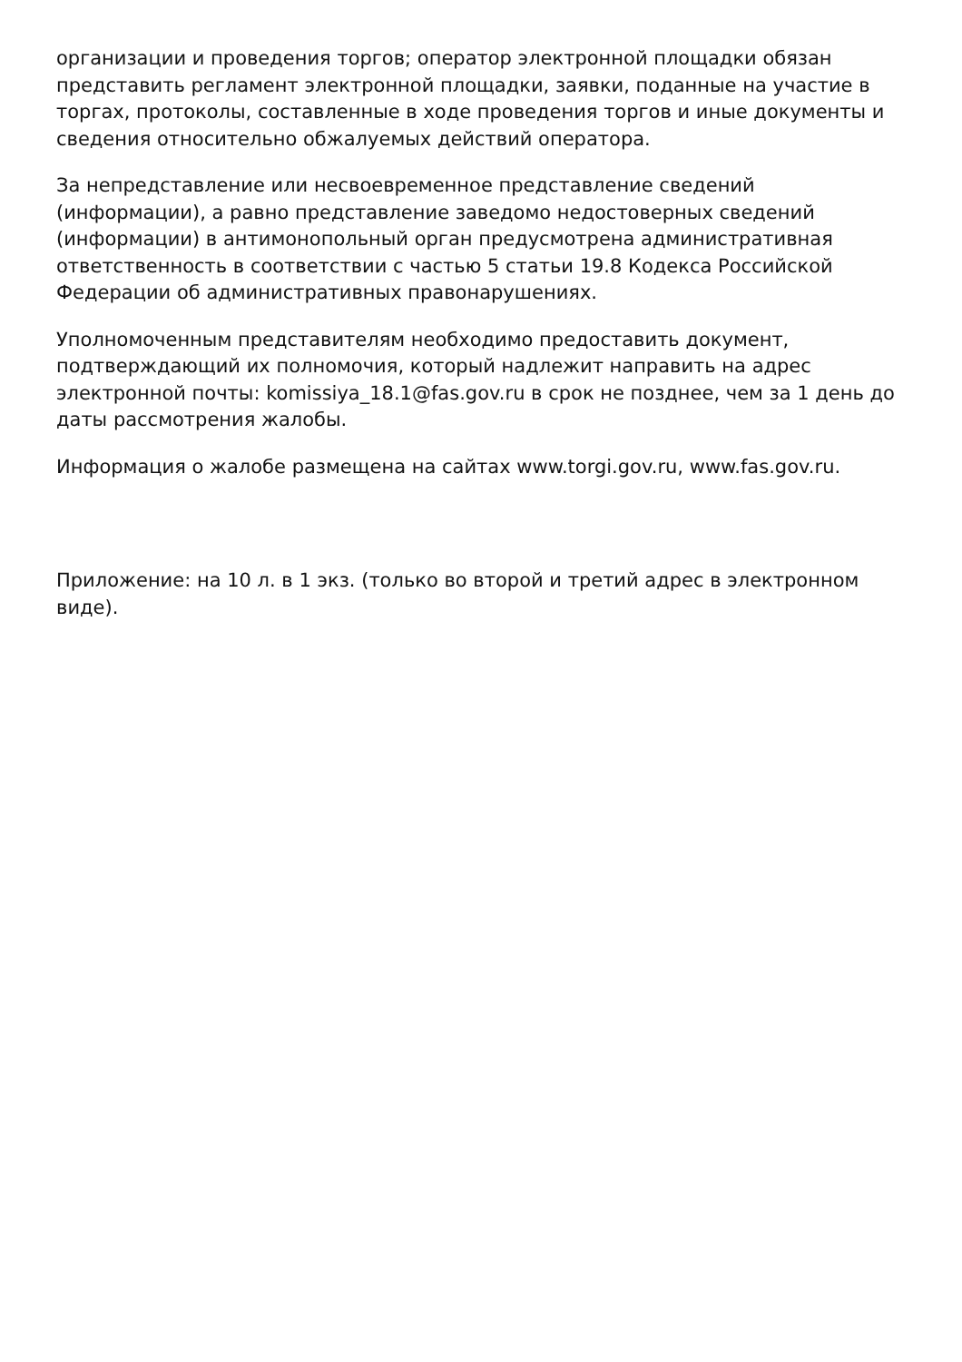организации и проведения торгов; оператор электронной площадки обязан представить регламент электронной площадки, заявки, поданные на участие в торгах, протоколы, составленные в ходе проведения торгов и иные документы и сведения относительно обжалуемых действий оператора.
За непредставление или несвоевременное представление сведений (информации), а равно представление заведомо недостоверных сведений (информации) в антимонопольный орган предусмотрена административная ответственность в соответствии с частью 5 статьи 19.8 Кодекса Российской Федерации об административных правонарушениях.
Уполномоченным представителям необходимо предоставить документ, подтверждающий их полномочия, который надлежит направить на адрес электронной почты: komissiya_18.1@fas.gov.ru в срок не позднее, чем за 1 день до даты рассмотрения жалобы.
Информация о жалобе размещена на сайтах www.torgi.gov.ru, www.fas.gov.ru.
Приложение: на 10 л. в 1 экз. (только во второй и третий адрес в электронном виде).